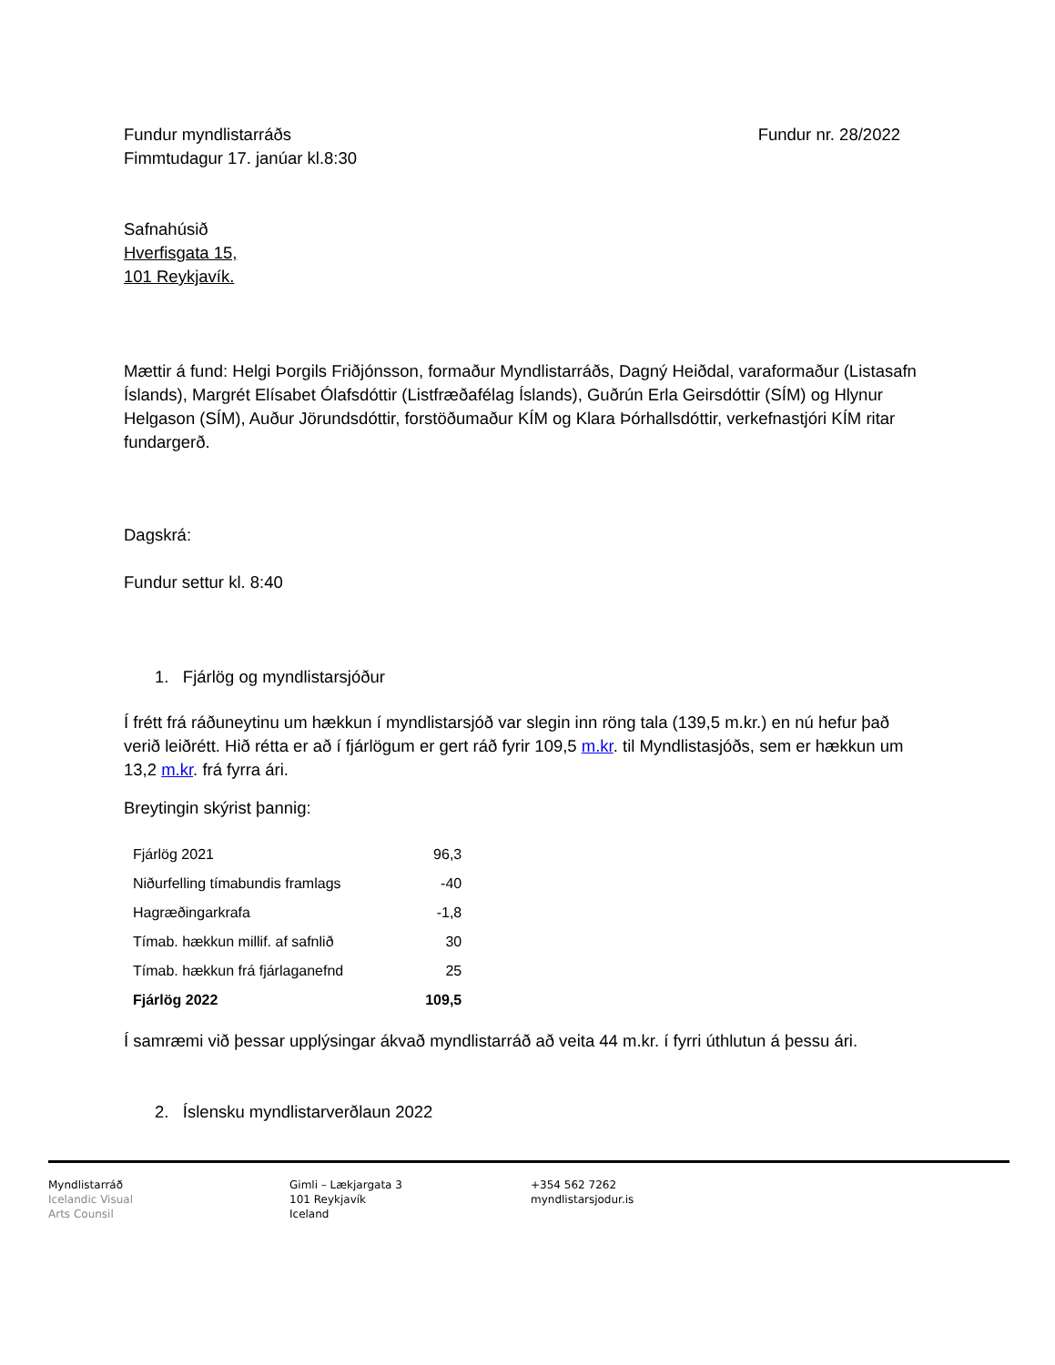Fundur myndlistarráðs Fundur nr. 28/2022
Fimmtudagur 17. janúar kl.8:30
Safnahúsið
Hverfisgata 15,
101 Reykjavík.
Mættir á fund: Helgi Þorgils Friðjónsson, formaður Myndlistarráðs, Dagný Heiðdal, varaformaður (Listasafn Íslands), Margrét Elísabet Ólafsdóttir (Listfræðafélag Íslands), Guðrún Erla Geirsdóttir (SÍM) og Hlynur Helgason (SÍM), Auður Jörundsdóttir, forstöðumaður KÍM og Klara Þórhallsdóttir, verkefnastjóri KÍM ritar fundargerð.
Dagskrá:
Fundur settur kl. 8:40
1. Fjárlög og myndlistarsjóður
Í frétt frá ráðuneytinu um hækkun í myndlistarsjóð var slegin inn röng tala (139,5 m.kr.) en nú hefur það verið leiðrétt. Hið rétta er að í fjárlögum er gert ráð fyrir 109,5 m.kr. til Myndlistasjóðs, sem er hækkun um 13,2 m.kr. frá fyrra ári.
Breytingin skýrist þannig:
| Fjárlög 2021 | 96,3 |
| Niðurfelling tímabundis framlags | -40 |
| Hagræðingarkrafa | -1,8 |
| Tímab. hækkun millif. af safnlið | 30 |
| Tímab. hækkun frá fjárlaganefnd | 25 |
| Fjárlög 2022 | 109,5 |
Í samræmi við þessar upplýsingar ákvað myndlistarráð að veita 44 m.kr. í fyrri úthlutun á þessu ári.
2. Íslensku myndlistarverðlaun 2022
Myndlistarráð
Icelandic Visual
Arts Counsil
Gimli – Lækjargata 3
101 Reykjavík
Iceland
+354 562 7262
myndlistarsjodur.is